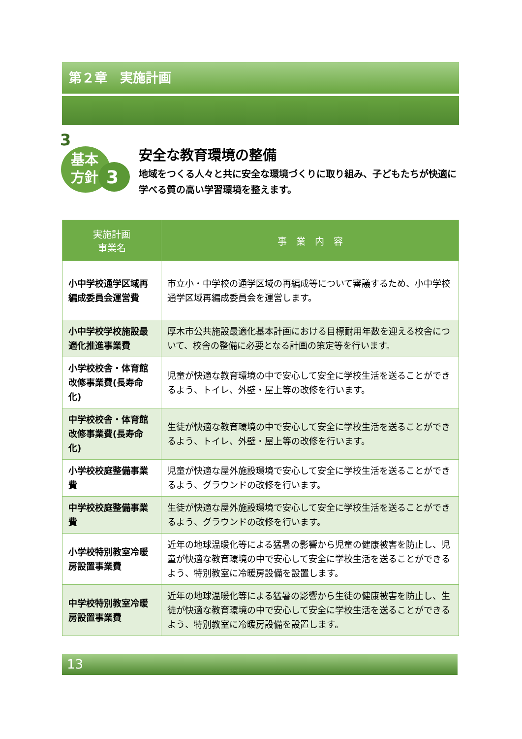第２章　実施計画
3
基本
方針
3
安全な教育環境の整備
地域をつくる人々と共に安全な環境づくりに取り組み、子どもたちが快適に学べる質の高い学習環境を整えます。
| 実施計画 事業名 | 事 業 内 容 |
| --- | --- |
| 小中学校通学区域再編成委員会運営費 | 市立小・中学校の通学区域の再編成等について審議するため、小中学校通学区域再編成委員会を運営します。 |
| 小中学校学校施設最適化推進事業費 | 厚木市公共施設最適化基本計画における目標耐用年数を迎える校舎について、校舎の整備に必要となる計画の策定等を行います。 |
| 小学校校舎・体育館改修事業費(長寿命化) | 児童が快適な教育環境の中で安心して安全に学校生活を送ることができるよう、トイレ、外壁・屋上等の改修を行います。 |
| 中学校校舎・体育館改修事業費(長寿命化) | 生徒が快適な教育環境の中で安心して安全に学校生活を送ることができるよう、トイレ、外壁・屋上等の改修を行います。 |
| 小学校校庭整備事業費 | 児童が快適な屋外施設環境で安心して安全に学校生活を送ることができるよう、グラウンドの改修を行います。 |
| 中学校校庭整備事業費 | 生徒が快適な屋外施設環境で安心して安全に学校生活を送ることができるよう、グラウンドの改修を行います。 |
| 小学校特別教室冷暖房設置事業費 | 近年の地球温暖化等による猛暑の影響から児童の健康被害を防止し、児童が快適な教育環境の中で安心して安全に学校生活を送ることができるよう、特別教室に冷暖房設備を設置します。 |
| 中学校特別教室冷暖房設置事業費 | 近年の地球温暖化等による猛暑の影響から生徒の健康被害を防止し、生徒が快適な教育環境の中で安心して安全に学校生活を送ることができるよう、特別教室に冷暖房設備を設置します。 |
13